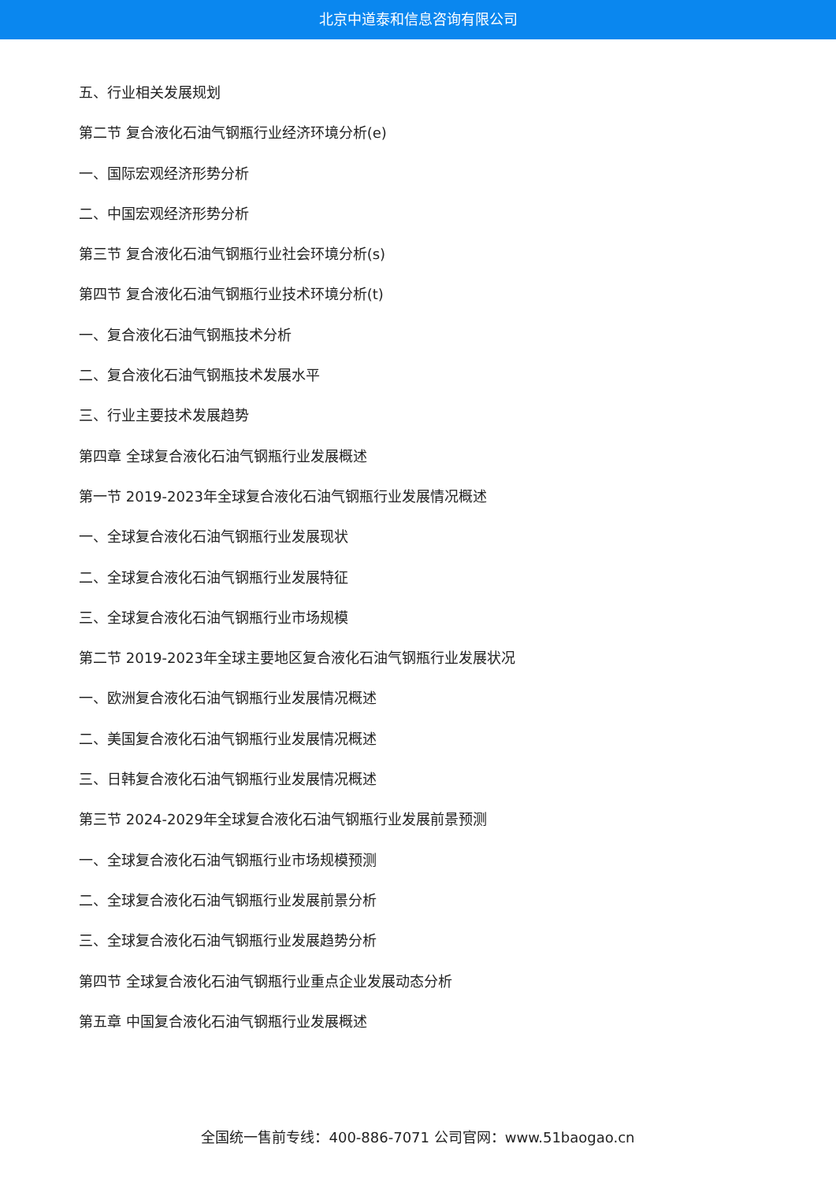北京中道泰和信息咨询有限公司
五、行业相关发展规划
第二节 复合液化石油气钢瓶行业经济环境分析(e)
一、国际宏观经济形势分析
二、中国宏观经济形势分析
第三节 复合液化石油气钢瓶行业社会环境分析(s)
第四节 复合液化石油气钢瓶行业技术环境分析(t)
一、复合液化石油气钢瓶技术分析
二、复合液化石油气钢瓶技术发展水平
三、行业主要技术发展趋势
第四章 全球复合液化石油气钢瓶行业发展概述
第一节 2019-2023年全球复合液化石油气钢瓶行业发展情况概述
一、全球复合液化石油气钢瓶行业发展现状
二、全球复合液化石油气钢瓶行业发展特征
三、全球复合液化石油气钢瓶行业市场规模
第二节 2019-2023年全球主要地区复合液化石油气钢瓶行业发展状况
一、欧洲复合液化石油气钢瓶行业发展情况概述
二、美国复合液化石油气钢瓶行业发展情况概述
三、日韩复合液化石油气钢瓶行业发展情况概述
第三节 2024-2029年全球复合液化石油气钢瓶行业发展前景预测
一、全球复合液化石油气钢瓶行业市场规模预测
二、全球复合液化石油气钢瓶行业发展前景分析
三、全球复合液化石油气钢瓶行业发展趋势分析
第四节 全球复合液化石油气钢瓶行业重点企业发展动态分析
第五章 中国复合液化石油气钢瓶行业发展概述
全国统一售前专线：400-886-7071 公司官网：www.51baogao.cn